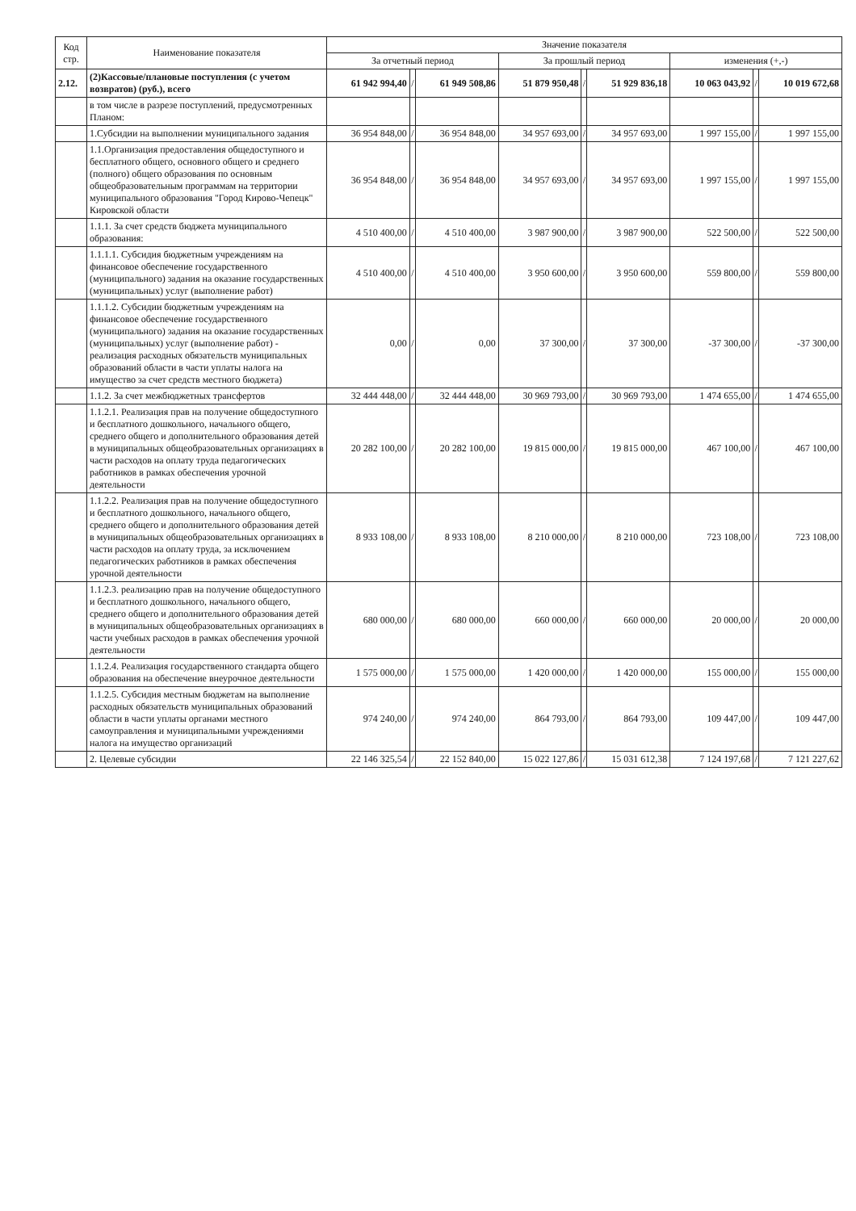| Код стр. | Наименование показателя | Значение показателя | | | | | | | | |
| --- | --- | --- | --- | --- | --- | --- | --- | --- | --- | --- |
| | | За отчетный период | | | За прошлый период | | | изменения (+,-) | | |
| 2.12. | (2)Кассовые/плановые поступления (с учетом возвратов) (руб.), всего | 61 942 994,40 | / | 61 949 508,86 | 51 879 950,48 | / | 51 929 836,18 | 10 063 043,92 | / | 10 019 672,68 |
| | в том числе в разрезе поступлений, предусмотренных Планом: | | | | | | | | | |
| | 1.Субсидии на выполнении муниципального задания | 36 954 848,00 | / | 36 954 848,00 | 34 957 693,00 | / | 34 957 693,00 | 1 997 155,00 | / | 1 997 155,00 |
| | 1.1.Организация предоставления общедоступного и бесплатного общего, основного общего и среднего (полного) общего образования по основным общеобразовательным программам на территории муниципального образования "Город Кирово-Чепецк" Кировской области | 36 954 848,00 | / | 36 954 848,00 | 34 957 693,00 | / | 34 957 693,00 | 1 997 155,00 | / | 1 997 155,00 |
| | 1.1.1. За счет средств бюджета муниципального образования: | 4 510 400,00 | / | 4 510 400,00 | 3 987 900,00 | / | 3 987 900,00 | 522 500,00 | / | 522 500,00 |
| | 1.1.1.1. Субсидия бюджетным учреждениям на финансовое обеспечение государственного (муниципального) задания на оказание государственных (муниципальных) услуг (выполнение работ) | 4 510 400,00 | / | 4 510 400,00 | 3 950 600,00 | / | 3 950 600,00 | 559 800,00 | / | 559 800,00 |
| | 1.1.1.2. Субсидии бюджетным учреждениям на финансовое обеспечение государственного (муниципального) задания на оказание государственных (муниципальных) услуг (выполнение работ) - реализация расходных обязательств муниципальных образований области в части уплаты налога на имущество за счет средств местного бюджета) | 0,00 | / | 0,00 | 37 300,00 | / | 37 300,00 | -37 300,00 | / | -37 300,00 |
| | 1.1.2. За счет межбюджетных трансфертов | 32 444 448,00 | / | 32 444 448,00 | 30 969 793,00 | / | 30 969 793,00 | 1 474 655,00 | / | 1 474 655,00 |
| | 1.1.2.1. Реализация прав на получение общедоступного и бесплатного дошкольного, начального общего, среднего общего и дополнительного образования детей в муниципальных общеобразовательных организациях в части расходов на оплату труда педагогических работников в рамках обеспечения урочной деятельности | 20 282 100,00 | / | 20 282 100,00 | 19 815 000,00 | / | 19 815 000,00 | 467 100,00 | / | 467 100,00 |
| | 1.1.2.2. Реализация прав на получение общедоступного и бесплатного дошкольного, начального общего, среднего общего и дополнительного образования детей в муниципальных общеобразовательных организациях в части расходов на оплату труда, за исключением педагогических работников в рамках обеспечения урочной деятельности | 8 933 108,00 | / | 8 933 108,00 | 8 210 000,00 | / | 8 210 000,00 | 723 108,00 | / | 723 108,00 |
| | 1.1.2.3. реализацию прав на получение общедоступного и бесплатного дошкольного, начального общего, среднего общего и дополнительного образования детей в муниципальных общеобразовательных организациях в части учебных расходов в рамках обеспечения урочной деятельности | 680 000,00 | / | 680 000,00 | 660 000,00 | / | 660 000,00 | 20 000,00 | / | 20 000,00 |
| | 1.1.2.4. Реализация государственного стандарта общего образования на обеспечение внеурочное деятельности | 1 575 000,00 | / | 1 575 000,00 | 1 420 000,00 | / | 1 420 000,00 | 155 000,00 | / | 155 000,00 |
| | 1.1.2.5. Субсидия местным бюджетам на выполнение расходных обязательств муниципальных образований области в части уплаты органами местного самоуправления и муниципальными учреждениями налога на имущество организаций | 974 240,00 | / | 974 240,00 | 864 793,00 | / | 864 793,00 | 109 447,00 | / | 109 447,00 |
| | 2. Целевые субсидии | 22 146 325,54 | / | 22 152 840,00 | 15 022 127,86 | / | 15 031 612,38 | 7 124 197,68 | / | 7 121 227,62 |